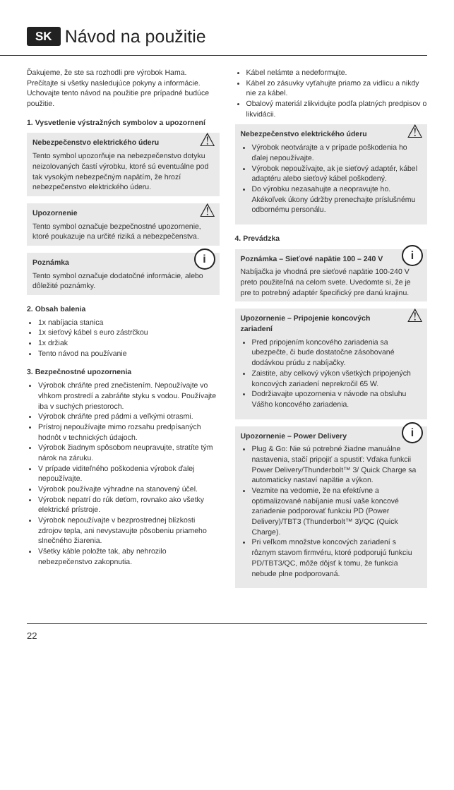SK Návod na použitie
Ďakujeme, že ste sa rozhodli pre výrobok Hama. Prečítajte si všetky nasledujúce pokyny a informácie. Uchovajte tento návod na použitie pre prípadné budúce použitie.
1. Vysvetlenie výstražných symbolov a upozornení
⚠ Nebezpečenstvo elektrického úderu
Tento symbol upozorňuje na nebezpečenstvo dotyku neizolovaných častí výrobku, ktoré sú eventuálne pod tak vysokým nebezpečným napätím, že hrozí nebezpečenstvo elektrického úderu.
⚠ Upozornenie
Tento symbol označuje bezpečnostné upozornenie, ktoré poukazuje na určité riziká a nebezpečenstva.
i Poznámka
Tento symbol označuje dodatočné informácie, alebo dôležité poznámky.
2. Obsah balenia
1x nabíjacia stanica
1x sieťový kábel s euro zástrčkou
1x držiak
Tento návod na používanie
3. Bezpečnostné upozornenia
Výrobok chráňte pred znečistením. Nepoužívajte vo vlhkom prostredí a zabráňte styku s vodou. Používajte iba v suchých priestoroch.
Výrobok chráňte pred pádmi a veľkými otrasmi.
Prístroj nepoužívajte mimo rozsahu predpísaných hodnôt v technických údajoch.
Výrobok žiadnym spôsobom neupravujte, stratíte tým nárok na záruku.
V prípade viditeľného poškodenia výrobok ďalej nepoužívajte.
Výrobok používajte výhradne na stanovený účel.
Výrobok nepatrí do rúk deťom, rovnako ako všetky elektrické prístroje.
Výrobok nepoužívajte v bezprostrednej blízkosti zdrojov tepla, ani nevystavujte pôsobeniu priameho slnečného žiarenia.
Všetky káble položte tak, aby nehrozilo nebezpečenstvo zakopnutia.
Kábel nelámte a nedeformujte.
Kábel zo zásuvky vyťahujte priamo za vidlicu a nikdy nie za kábel.
Obalový materiál zlikvidujte podľa platných predpisov o likvidácii.
⚠ Nebezpečenstvo elektrického úderu
Výrobok neotvárajte a v prípade poškodenia ho ďalej nepoužívajte.
Výrobok nepoužívajte, ak je sieťový adaptér, kábel adaptéru alebo sieťový kábel poškodený.
Do výrobku nezasahujte a neopravujte ho. Akékoľvek úkony údržby prenechajte príslušnému odbornému personálu.
4. Prevádzka
i Poznámka – Sieťové napätie 100 – 240 V
Nabíjačka je vhodná pre sieťové napätie 100-240 V preto použiteľná na celom svete. Uvedomte si, že je pre to potrebný adaptér špecifický pre danú krajinu.
⚠ Upozornenie – Pripojenie koncových zariadení
Pred pripojením koncového zariadenia sa ubezpečte, či bude dostatočne zásobované dodávkou prúdu z nabíjačky.
Zaistite, aby celkový výkon všetkých pripojených koncových zariadení neprekročil 65 W.
Dodržiavajte upozornenia v návode na obsluhu Vášho koncového zariadenia.
i Upozornenie – Power Delivery
Plug & Go: Nie sú potrebné žiadne manuálne nastavenia, stačí pripojiť a spustiť: Vďaka funkcii Power Delivery/Thunderbolt™ 3/ Quick Charge sa automaticky nastaví napätie a výkon.
Vezmite na vedomie, že na efektívne a optimalizované nabíjanie musí vaše koncové zariadenie podporovať funkciu PD (Power Delivery)/TBT3 (Thunderbolt™ 3)/QC (Quick Charge).
Pri veľkom množstve koncových zariadení s rôznym stavom firmvéru, ktoré podporujú funkciu PD/TBT3/QC, môže dôjsť k tomu, že funkcia nebude plne podporovaná.
22